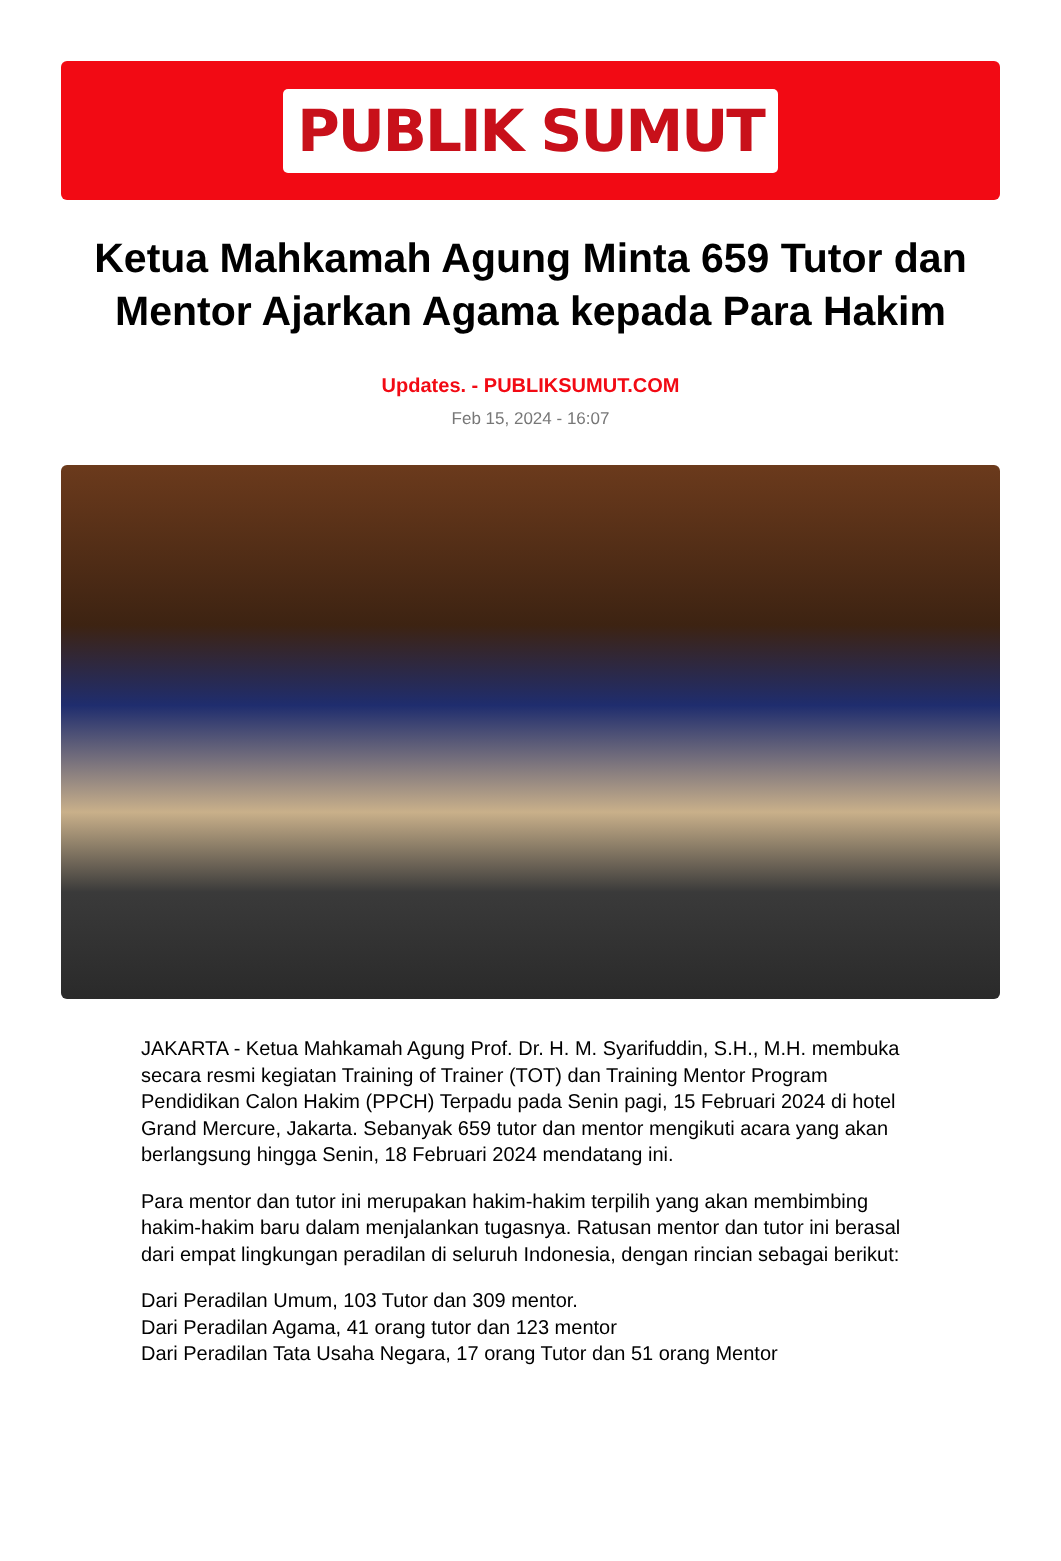PUBLIK SUMUT
Ketua Mahkamah Agung Minta 659 Tutor dan Mentor Ajarkan Agama kepada Para Hakim
Updates. - PUBLIKSUMUT.COM
Feb 15, 2024 - 16:07
JAKARTA - Ketua Mahkamah Agung Prof. Dr. H. M. Syarifuddin, S.H., M.H. membuka secara resmi kegiatan Training of Trainer (TOT) dan Training Mentor Program Pendidikan Calon Hakim (PPCH) Terpadu pada Senin pagi, 15 Februari 2024 di hotel Grand Mercure, Jakarta. Sebanyak 659 tutor dan mentor mengikuti acara yang akan berlangsung hingga Senin, 18 Februari 2024 mendatang ini.
Para mentor dan tutor ini merupakan hakim-hakim terpilih yang akan membimbing hakim-hakim baru dalam menjalankan tugasnya. Ratusan mentor dan tutor ini berasal dari empat lingkungan peradilan di seluruh Indonesia, dengan rincian sebagai berikut:
Dari Peradilan Umum, 103 Tutor dan 309 mentor.
Dari Peradilan Agama, 41 orang tutor dan 123 mentor
Dari Peradilan Tata Usaha Negara, 17 orang Tutor dan 51 orang Mentor